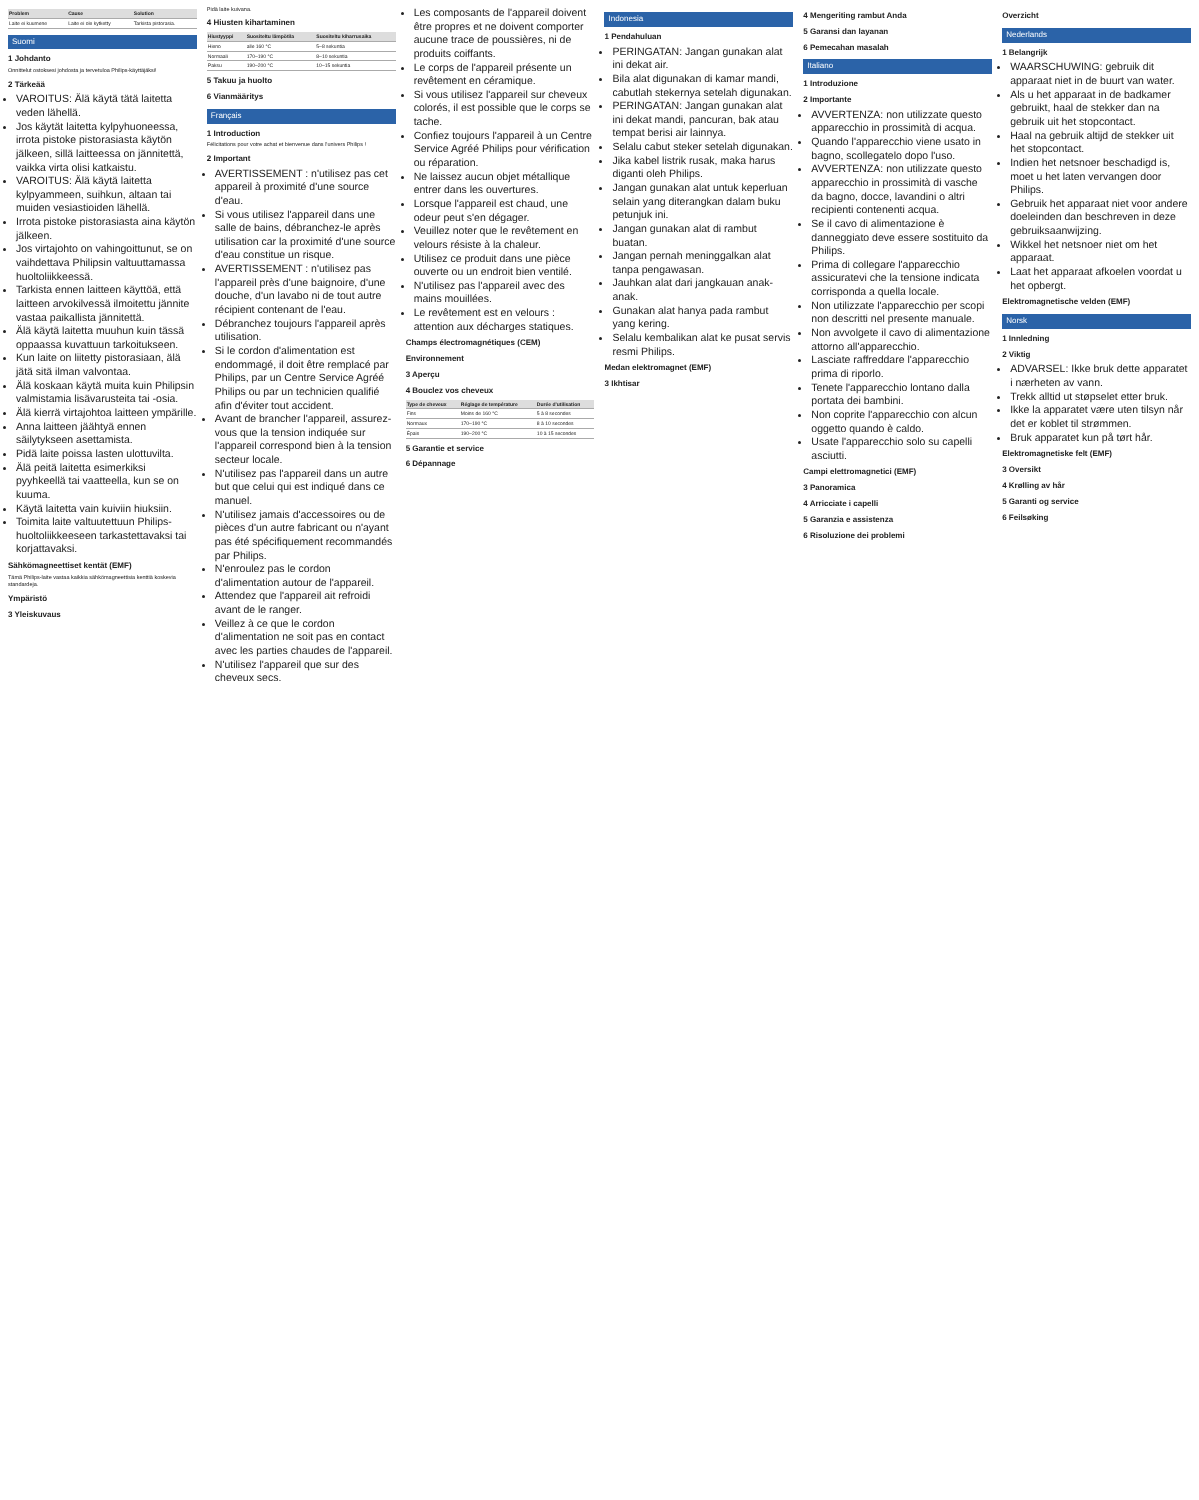| Problem | Cause | Solution |
| --- | --- | --- |
| Laite ei kuumene | Laite ei ole kytketty | Tarkista pistorasia. |
Suomi
1 Johdanto
Onnittelut ostoksesi johdosta ja tervetuloa Philips-käyttäjäksi!
2 Tärkeää
VAROITUS: Älä käytä tätä laitetta veden lähellä.
Jos käytät laitetta kylpyhuoneessa, irrota pistoke pistorasiasta käytön jälkeen, sillä laitteessa on jännitettä, vaikka virta olisi katkaistu.
VAROITUS: Älä käytä laitetta kylpyammeen, suihkun, altaan tai muiden vesiastioiden lähellä.
Irrota pistoke pistorasiasta aina käytön jälkeen.
Jos virtajohto on vahingoittunut, se on vaihdettava Philipsin valtuuttamassa huoltoliikkeessä.
Tarkista ennen laitteen käyttöä, että laitteen arvokilvessä ilmoitettu jännite vastaa paikallista jännitettä.
Älä käytä laitetta muuhun kuin tässä oppaassa kuvattuun tarkoitukseen.
Kun laite on liitetty pistorasiaan, älä jätä sitä ilman valvontaa.
Älä koskaan käytä muita kuin Philipsin valmistamia lisävarusteita tai -osia.
Älä kierrä virtajohtoa laitteen ympärille.
Anna laitteen jäähtyä ennen säilytykseen asettamista.
Pidä laite poissa lasten ulottuvilta.
Älä peitä laitetta esimerkiksi pyyhkeellä tai vaatteella, kun se on kuuma.
Käytä laitetta vain kuiviin hiuksiin.
Toimita laite valtuutettuun Philips-huoltoliikkeeseen tarkastettavaksi tai korjattavaksi.
Sähkömagneettiset kentät (EMF)
Tämä Philips-laite vastaa kaikkia sähkömagneettisia kenttiä koskevia standardeja.
Ympäristö
3 Yleiskuvaus
Pidä laite kuivana.
4 Hiusten kihartaminen
| Hiustyyppi | Suositeltu lämpötila | Suositeltu kiharrusaika |
| --- | --- | --- |
| Hieno | alle 160 °C | 5–8 sekuntia |
| Normaali | 170–190 °C | 8–10 sekuntia |
| Paksu | 190–200 °C | 10–15 sekuntia |
5 Takuu ja huolto
6 Vianmääritys
Français
1 Introduction
Félicitations pour votre achat et bienvenue dans l'univers Philips !
2 Important
AVERTISSEMENT : n'utilisez pas cet appareil à proximité d'une source d'eau.
Si vous utilisez l'appareil dans une salle de bains, débranchez-le après utilisation car la proximité d'une source d'eau constitue un risque.
AVERTISSEMENT : n'utilisez pas l'appareil près d'une baignoire, d'une douche, d'un lavabo ni de tout autre récipient contenant de l'eau.
Débranchez toujours l'appareil après utilisation.
Si le cordon d'alimentation est endommagé, il doit être remplacé par Philips, par un Centre Service Agréé Philips ou par un technicien qualifié afin d'éviter tout accident.
Avant de brancher l'appareil, assurez-vous que la tension indiquée sur l'appareil correspond bien à la tension secteur locale.
N'utilisez pas l'appareil dans un autre but que celui qui est indiqué dans ce manuel.
N'utilisez jamais d'accessoires ou de pièces d'un autre fabricant ou n'ayant pas été spécifiquement recommandés par Philips.
N'enroulez pas le cordon d'alimentation autour de l'appareil.
Attendez que l'appareil ait refroidi avant de le ranger.
Veillez à ce que le cordon d'alimentation ne soit pas en contact avec les parties chaudes de l'appareil.
N'utilisez l'appareil que sur des cheveux secs.
Les composants de l'appareil doivent être propres et ne doivent comporter aucune trace de poussières, ni de produits coiffants.
Le corps de l'appareil présente un revêtement en céramique.
Si vous utilisez l'appareil sur cheveux colorés, il est possible que le corps se tache.
Confiez toujours l'appareil à un Centre Service Agréé Philips pour vérification ou réparation.
Ne laissez aucun objet métallique entrer dans les ouvertures.
Lorsque l'appareil est chaud, une odeur peut s'en dégager.
Veuillez noter que le revêtement en velours résiste à la chaleur.
Utilisez ce produit dans une pièce ouverte ou un endroit bien ventilé.
N'utilisez pas l'appareil avec des mains mouillées.
Le revêtement est en velours : attention aux décharges statiques.
Champs électromagnétiques (CEM)
Environnement
3 Aperçu
4 Bouclez vos cheveux
| Type de cheveux | Réglage de température | Durée d'utilisation |
| --- | --- | --- |
| Fins | Moins de 160 °C | 5 à 8 secondes |
| Normaux | 170–190 °C | 8 à 10 secondes |
| Épais | 190–200 °C | 10 à 15 secondes |
5 Garantie et service
6 Dépannage
Indonesia
1 Pendahuluan
PERINGATAN: Jangan gunakan alat ini dekat air.
Bila alat digunakan di kamar mandi, cabutlah stekernya setelah digunakan.
PERINGATAN: Jangan gunakan alat ini dekat mandi, pancuran, bak atau tempat berisi air lainnya.
Selalu cabut steker setelah digunakan.
Jika kabel listrik rusak, maka harus diganti oleh Philips.
Jangan gunakan alat untuk keperluan selain yang diterangkan dalam buku petunjuk ini.
Jangan gunakan alat di rambut buatan.
Jangan pernah meninggalkan alat tanpa pengawasan.
Jauhkan alat dari jangkauan anak-anak.
Gunakan alat hanya pada rambut yang kering.
Selalu kembalikan alat ke pusat servis resmi Philips.
Medan elektromagnet (EMF)
3 Ikhtisar
4 Mengeriting rambut Anda
5 Garansi dan layanan
6 Pemecahan masalah
Italiano
1 Introduzione
2 Importante
AVVERTENZA: non utilizzate questo apparecchio in prossimità di acqua.
Quando l'apparecchio viene usato in bagno, scollegatelo dopo l'uso.
AVVERTENZA: non utilizzate questo apparecchio in prossimità di vasche da bagno, docce, lavandini o altri recipienti contenenti acqua.
Se il cavo di alimentazione è danneggiato deve essere sostituito da Philips.
Prima di collegare l'apparecchio assicuratevi che la tensione indicata corrisponda a quella locale.
Non utilizzate l'apparecchio per scopi non descritti nel presente manuale.
Non avvolgete il cavo di alimentazione attorno all'apparecchio.
Lasciate raffreddare l'apparecchio prima di riporlo.
Tenete l'apparecchio lontano dalla portata dei bambini.
Non coprite l'apparecchio con alcun oggetto quando è caldo.
Usate l'apparecchio solo su capelli asciutti.
Campi elettromagnetici (EMF)
3 Panoramica
4 Arricciate i capelli
5 Garanzia e assistenza
6 Risoluzione dei problemi
Overzicht
Nederlands
1 Belangrijk
WAARSCHUWING: gebruik dit apparaat niet in de buurt van water.
Als u het apparaat in de badkamer gebruikt, haal de stekker dan na gebruik uit het stopcontact.
Haal na gebruik altijd de stekker uit het stopcontact.
Indien het netsnoer beschadigd is, moet u het laten vervangen door Philips.
Gebruik het apparaat niet voor andere doeleinden dan beschreven in deze gebruiksaanwijzing.
Wikkel het netsnoer niet om het apparaat.
Laat het apparaat afkoelen voordat u het opbergt.
Elektromagnetische velden (EMF)
Norsk
1 Innledning
2 Viktig
ADVARSEL: Ikke bruk dette apparatet i nærheten av vann.
Trekk alltid ut støpselet etter bruk.
Ikke la apparatet være uten tilsyn når det er koblet til strømmen.
Bruk apparatet kun på tørt hår.
Elektromagnetiske felt (EMF)
3 Oversikt
4 Krølling av hår
5 Garanti og service
6 Feilsøking